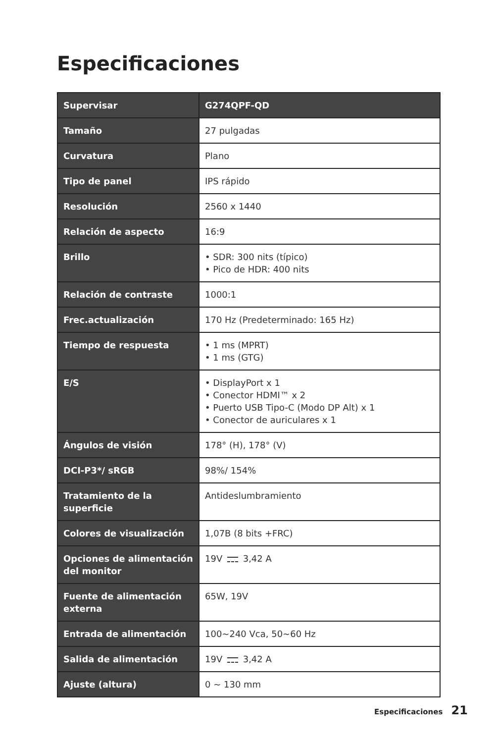Especificaciones
| Supervisar | G274QPF-QD |
| Tamaño | 27 pulgadas |
| Curvatura | Plano |
| Tipo de panel | IPS rápido |
| Resolución | 2560 x 1440 |
| Relación de aspecto | 16:9 |
| Brillo | • SDR: 300 nits (típico) • Pico de HDR: 400 nits |
| Relación de contraste | 1000:1 |
| Frec.actualización | 170 Hz (Predeterminado: 165 Hz) |
| Tiempo de respuesta | • 1 ms (MPRT) • 1 ms (GTG) |
| E/S | • DisplayPort x 1 • Conector HDMI™ x 2 • Puerto USB Tipo-C (Modo DP Alt) x 1 • Conector de auriculares x 1 |
| Ángulos de visión | 178° (H), 178° (V) |
| DCI-P3*/ sRGB | 98%/ 154% |
| Tratamiento de la superficie | Antideslumbramiento |
| Colores de visualización | 1,07B (8 bits +FRC) |
| Opciones de alimentación del monitor | 19V 3,42 A |
| Fuente de alimentación externa | 65W, 19V |
| Entrada de alimentación | 100~240 Vca, 50~60 Hz |
| Salida de alimentación | 19V 3,42 A |
| Ajuste (altura) | 0 ~ 130 mm |
Especificaciones 21